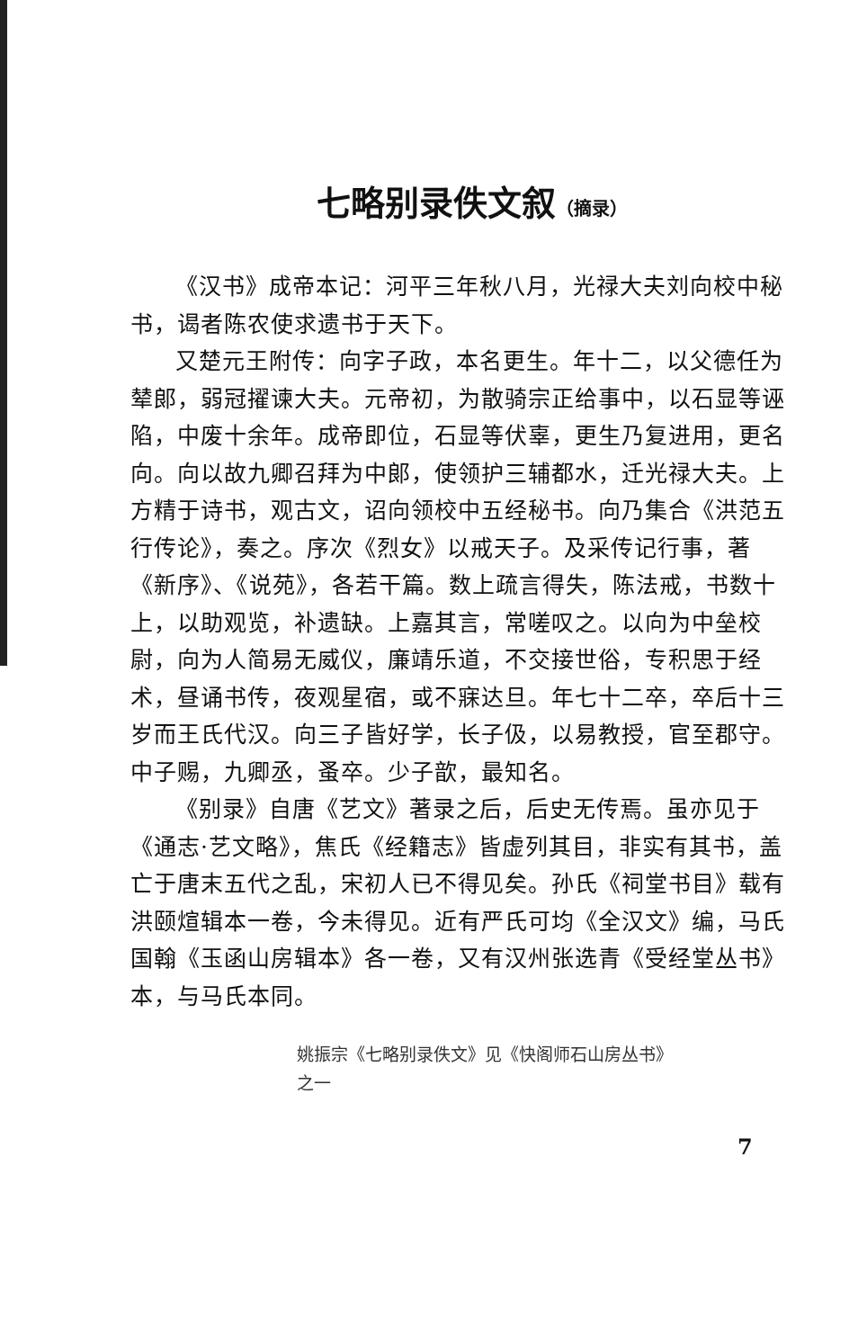七略别录佚文叙（摘录）
《汉书》成帝本记：河平三年秋八月，光禄大夫刘向校中秘书，谒者陈农使求遗书于天下。
又楚元王附传：向字子政，本名更生。年十二，以父德任为辇郎，弱冠擢谏大夫。元帝初，为散骑宗正给事中，以石显等诬陷，中废十余年。成帝即位，石显等伏辜，更生乃复进用，更名向。向以故九卿召拜为中郎，使领护三辅都水，迁光禄大夫。上方精于诗书，观古文，诏向领校中五经秘书。向乃集合《洪范五行传论》，奏之。序次《烈女》以戒天子。及采传记行事，著《新序》、《说苑》，各若干篇。数上疏言得失，陈法戒，书数十上，以助观览，补遗缺。上嘉其言，常嗟叹之。以向为中垒校尉，向为人简易无威仪，廉靖乐道，不交接世俗，专积思于经术，昼诵书传，夜观星宿，或不寐达旦。年七十二卒，卒后十三岁而王氏代汉。向三子皆好学，长子伋，以易教授，官至郡守。中子赐，九卿丞，蚤卒。少子歆，最知名。
《别录》自唐《艺文》著录之后，后史无传焉。虽亦见于《通志·艺文略》，焦氏《经籍志》皆虚列其目，非实有其书，盖亡于唐末五代之乱，宋初人已不得见矣。孙氏《祠堂书目》载有洪颐煊辑本一卷，今未得见。近有严氏可均《全汉文》编，马氏国翰《玉函山房辑本》各一卷，又有汉州张选青《受经堂丛书》本，与马氏本同。
姚振宗《七略别录佚文》见《快阁师石山房丛书》
之一
7